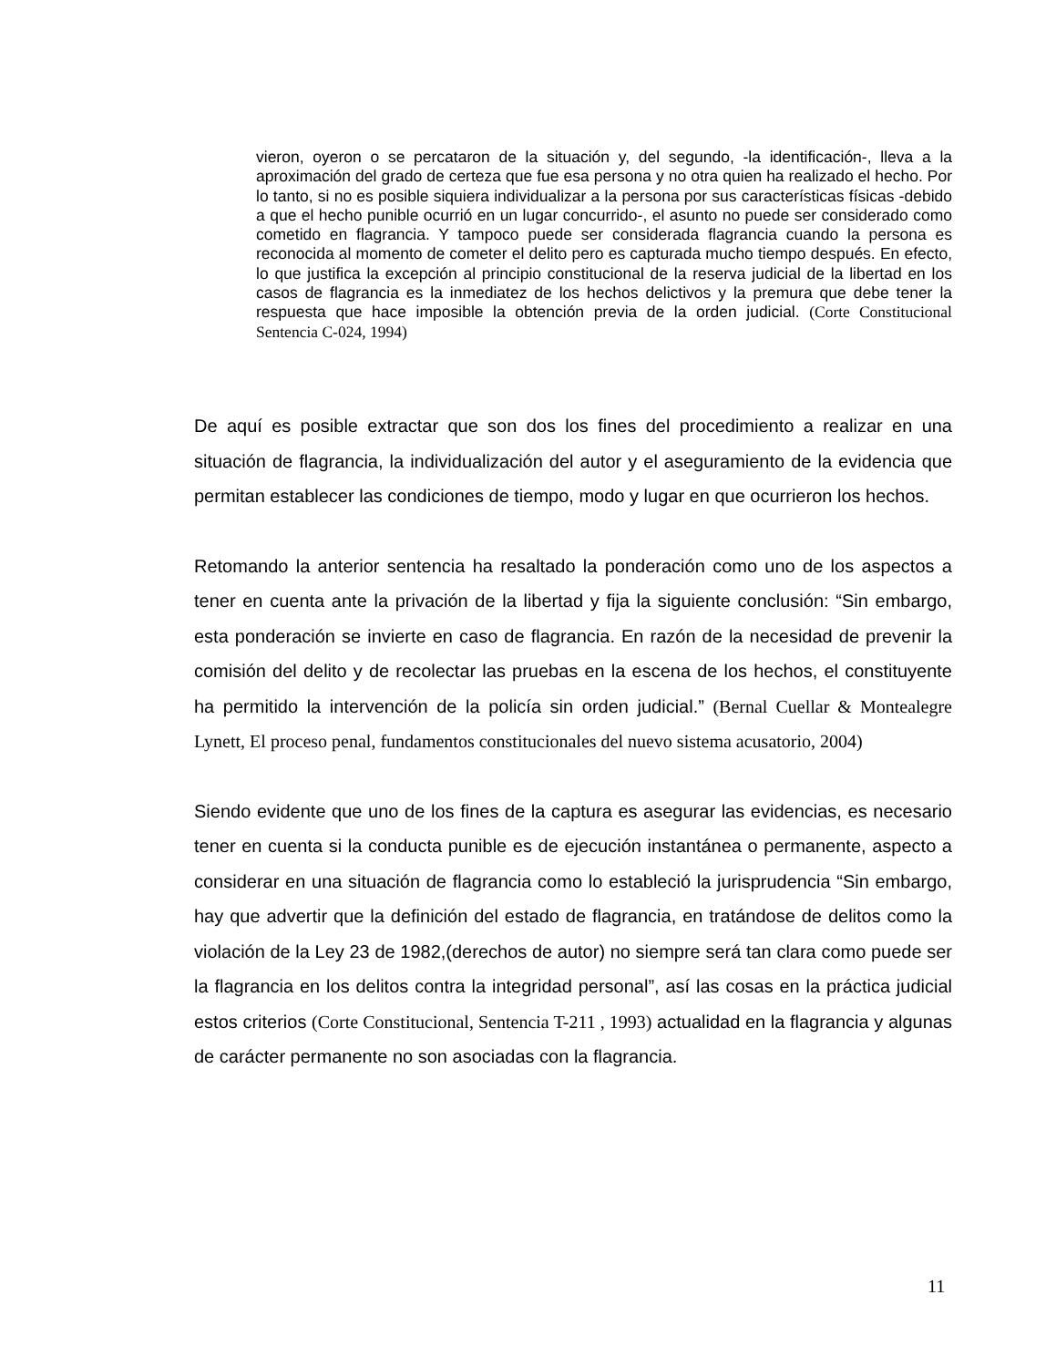vieron, oyeron o se percataron de la situación y, del segundo, -la identificación-, lleva a la aproximación del grado de certeza que fue esa persona y no otra quien ha realizado el hecho. Por lo tanto, si no es posible siquiera individualizar a la persona por sus características físicas -debido a que el hecho punible ocurrió en un lugar concurrido-, el asunto no puede ser considerado como cometido en flagrancia. Y tampoco puede ser considerada flagrancia cuando la persona es reconocida al momento de cometer el delito pero es capturada mucho tiempo después. En efecto, lo que justifica la excepción al principio constitucional de la reserva judicial de la libertad en los casos de flagrancia es la inmediatez de los hechos delictivos y la premura que debe tener la respuesta que hace imposible la obtención previa de la orden judicial. (Corte Constitucional Sentencia C-024, 1994)
De aquí es posible extractar que son dos los fines del procedimiento a realizar en una situación de flagrancia, la individualización del autor y el aseguramiento de la evidencia que permitan establecer las condiciones de tiempo, modo y lugar en que ocurrieron los hechos.
Retomando la anterior sentencia ha resaltado la ponderación como uno de los aspectos a tener en cuenta ante la privación de la libertad y fija la siguiente conclusión: “Sin embargo, esta ponderación se invierte en caso de flagrancia. En razón de la necesidad de prevenir la comisión del delito y de recolectar las pruebas en la escena de los hechos, el constituyente ha permitido la intervención de la policía sin orden judicial.” (Bernal Cuellar & Montealegre Lynett, El proceso penal, fundamentos constitucionales del nuevo sistema acusatorio, 2004)
Siendo evidente que uno de los fines de la captura es asegurar las evidencias, es necesario tener en cuenta si la conducta punible es de ejecución instantánea o permanente, aspecto a considerar en una situación de flagrancia como lo estableció la jurisprudencia “Sin embargo, hay que advertir que la definición del estado de flagrancia, en tratándose de delitos como la violación de la Ley 23 de 1982,(derechos de autor) no siempre será tan clara como puede ser la flagrancia en los delitos contra la integridad personal”, así las cosas en la práctica judicial estos criterios (Corte Constitucional, Sentencia T-211 , 1993) actualidad en la flagrancia y algunas de carácter permanente no son asociadas con la flagrancia.
11